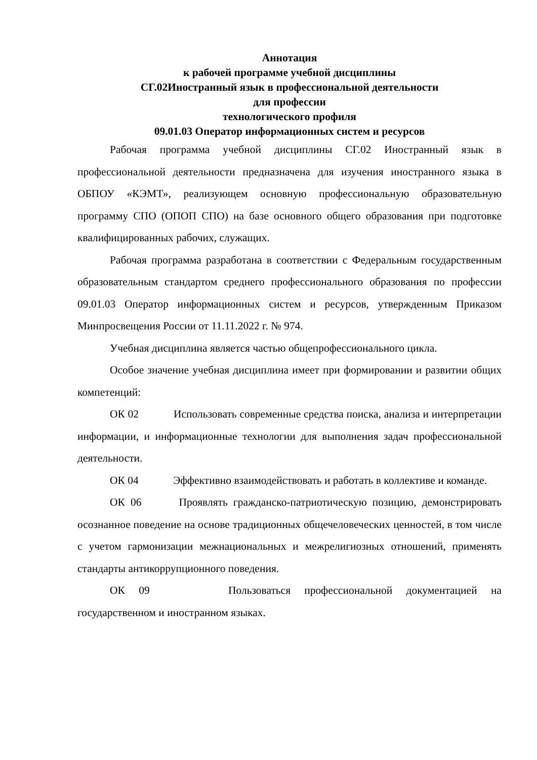Аннотация
к рабочей программе учебной дисциплины
СГ.02Иностранный язык в профессиональной деятельности
для профессии
технологического профиля
09.01.03 Оператор информационных систем и ресурсов
Рабочая программа учебной дисциплины СГ.02 Иностранный язык в профессиональной деятельности предназначена для изучения иностранного языка в ОБПОУ «КЭМТ», реализующем основную профессиональную образовательную программу СПО (ОПОП СПО) на базе основного общего образования при подготовке квалифицированных рабочих, служащих.
Рабочая программа разработана в соответствии с Федеральным государственным образовательным стандартом среднего профессионального образования по профессии 09.01.03 Оператор информационных систем и ресурсов, утвержденным Приказом Минпросвещения России от 11.11.2022 г. № 974.
Учебная дисциплина является частью общепрофессионального цикла.
Особое значение учебная дисциплина имеет при формировании и развитии общих компетенций:
ОК 02 Использовать современные средства поиска, анализа и интерпретации информации, и информационные технологии для выполнения задач профессиональной деятельности.
ОК 04 Эффективно взаимодействовать и работать в коллективе и команде.
ОК 06 Проявлять гражданско-патриотическую позицию, демонстрировать осознанное поведение на основе традиционных общечеловеческих ценностей, в том числе с учетом гармонизации межнациональных и межрелигиозных отношений, применять стандарты антикоррупционного поведения.
ОК 09 Пользоваться профессиональной документацией на государственном и иностранном языках.